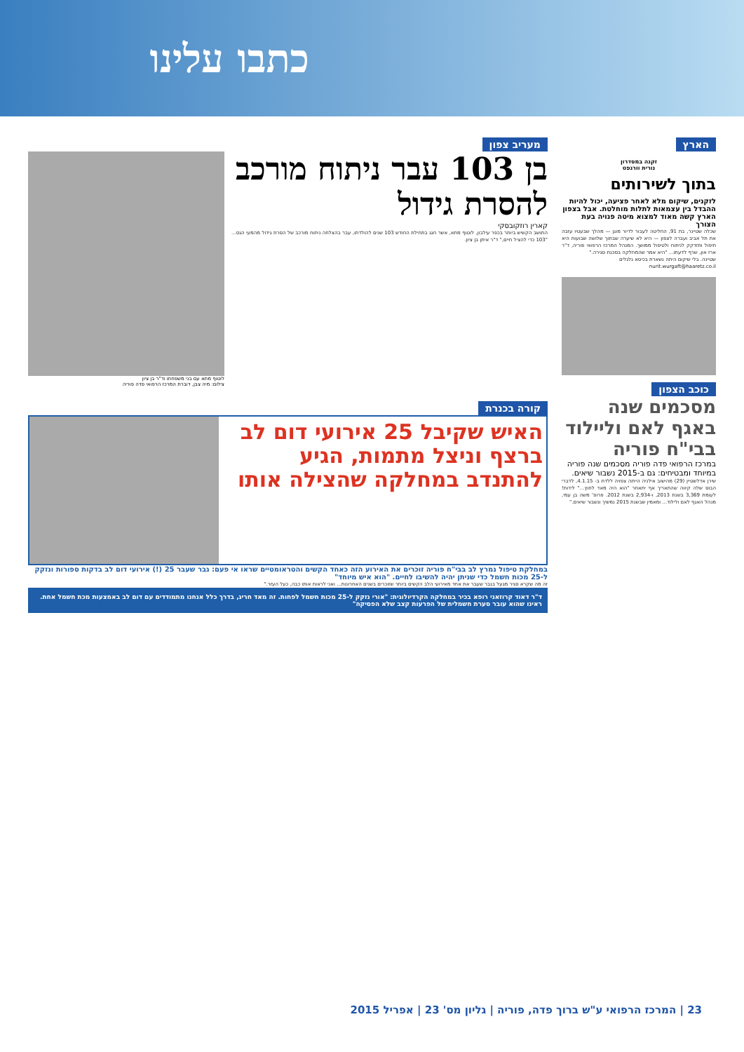כתבו עלינו
הארץ
זקנה במסדרון
נורית וורגפט
בתוך לשירותים
לזקנים, שיקום מלא לאחר פציעה, יכול להיות ההבדל בין עצמאות לתלות מוחלטת. אבל בצפון הארץ קשה מאוד למצוא מיטה פנויה בעת הצורך
שכלה שטיינר, בת 91, החליטה לעבור לדיור מוגן — מהלך שבעטיו עזבה את תל אביב ועברה לצפון — היא לא שיערה שבתוך שלושה שבועות היא תיפול ותזדקק לניתוח ולטיפול ממושך. המנהל המרכז הרפואי פוריה, ד"ר ארז און, שרף לדעתו... "היא אמר שהמחלקה בסכנת סגירה."
שטיינה. בלי שיקום היתה נשארת בכיסא גלגלים
nurit.wurgaft@haaretz.co.il
כוכב הצפון
מסכמים שנה באגף לאם וליילוד בבי"ח פוריה
במרכז הרפואי פדה פוריה מסכמים שנה פוריה במיוחד ומבטיחים: גם ב-2015 נשבור שיאים.
שירן אדלשטיין (29) מהישוב אילניה הייתה צפויה ללדת ב- 4.1.15, לדברי הבוס שלה קיווה שהתאריך אף יתאחר "הוא היה מאד לחוץ..." לידות! לעומת 3,369 בשנת 2013, ו-2,934 בשנת 2012. פרופ' משה בן עמי, מנהל האגף לאם ולילוד... ומאמין שבשנת 2015 נמשיך ונשבור שיאים."
מעריב צפון
בן 103 עבר ניתוח מורכב להסרת גידול
קארין רוזקובסקי
התושב הקשיש ביותר בכפר עילבון, לוטוף מתא, אשר חגג בתחילת החודש 103 שנים להולדתו, עבר בהצלחה ניתוח מורכב של הסרת גידול מהמעי הגס... "103 כדי להציל חיים," ד"ר איתן בן ציון.
לוטוף מתא עם בני משפחתו וד"ר בן ציון
צילום: מיה צבן, דוברת המרכז הרפואי פדה פוריה
קורה בכנרת
האיש שקיבל 25 אירועי דום לב ברצף וניצל מתמות, הגיע להתנדב במחלקה שהצילה אותו
במחלקת טיפול נמרץ לב בבי"ח פוריה זוכרים את האירוע הזה כאחד הקשים והטראומטיים שראו אי פעם: גבר שעבר 25 (!) אירועי דום לב בדקות ספורות ונזקק ל-25 מכות חשמל כדי שניתן יהיה להשיבו לחיים. "הוא איש מיוחד"
זה מה שקרא סגיר מגעל בגבר שעבר את אחד מאירועי הלב הקשים ביותר שזוכרים בשנים האחרונות... ואני לראות אותו כבה, כעל העזר."
ד"ר דאוד קרוזאני רופא בכיר במחלקה הקרדיולוגית: "אורי נזקק ל-25 מכות חשמל לפחות. זה מאד חריג, בדרך כלל אנחנו מתמודדים עם דום לב באמצעות מכת חשמל אחת. ראינו שהוא עובר סערת חשמלית של הפרעות קצב שלא הפסיקה"
23 | המרכז הרפואי ע"ש ברוך פדה, פוריה | גליון מס' 23 | אפריל 2015